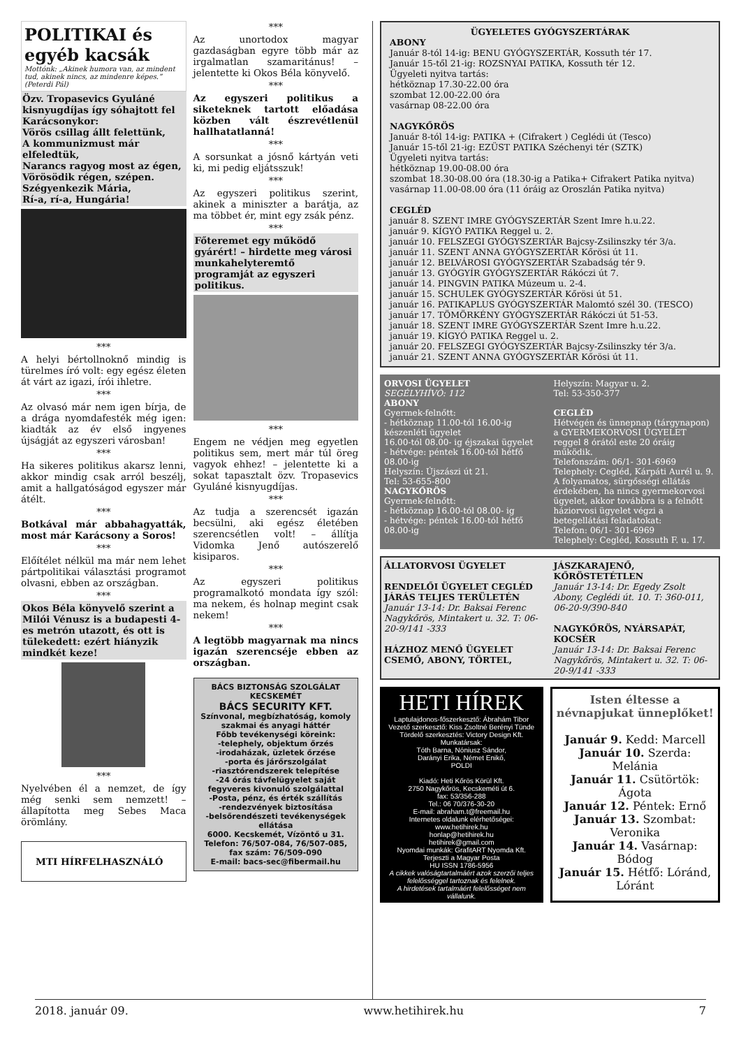POLITIKAI és egyéb kacsák
Mottónk: „Akinek humora van, az mindent tud, akinek nincs, az mindenre képes.” (Peterdi Pál)
Özv. Tropasevics Gyuláné kisnyugdíjas így sóhajtott fel Karácsonykor:
Vörös csillag állt felettünk,
A kommunizmust már elfeledtük,
Narancs ragyog most az égen,
Vörösödik régen, szépen.
Szégyenkezik Mária,
Rí-a, rí-a, Hungária!
***
A helyi bértollnoknő mindig is türelmes író volt: egy egész életen át várt az igazi, írói ihletre.
***
Az olvasó már nem igen bírja, de a drága nyomdafesték még igen: kiadták az év első ingyenes újságját az egyszeri városban!
***
Ha sikeres politikus akarsz lenni, akkor mindig csak arról beszélj, amit a hallgatóságod egyszer már átélt.
***
Botkával már abbahagyatták, most már Karácsony a Soros!
***
Előítélet nélkül ma már nem lehet pártpolitikai választási programot olvasni, ebben az országban.
***
Okos Béla könyvelő szerint a Milói Vénusz is a budapesti 4-es metrón utazott, és ott is tülekedett: ezért hiányzik mindkét keze!
***
Nyelvében él a nemzet, de így még senki sem nemzett! – állapította meg Sebes Maca örömlány.
MTI HÍRFELHASZNÁLÓ
***
Az unortodox magyar gazdaságban egyre több már az irgalmatlan szamaritánus! – jelentette ki Okos Béla könyvelő.
***
Az egyszeri politikus a siketeknek tartott előadása közben vált észrevétlenül hallhatatlanná!
***
A sorsunkat a jósnő kártyán veti ki, mi pedig eljátsszuk!
***
Az egyszeri politikus szerint, akinek a miniszter a barátja, az ma többet ér, mint egy zsák pénz.
***
Főteremet egy működő gyárért! – hirdette meg városi munkahelyteremtő programját az egyszeri politikus.
***
Engem ne védjen meg egyetlen politikus sem, mert már túl öreg vagyok ehhez! – jelentette ki a sokat tapasztalt özv. Tropasevics Gyuláné kisnyugdíjas.
***
Az tudja a szerencsét igazán becsülni, aki egész életében szerencsétlen volt! – állítja Vidomka Jenő autószerelő kisiparos.
***
Az egyszeri politikus programalkotó mondata így szól: ma nekem, és holnap megint csak nekem!
***
A legtöbb magyarnak ma nincs igazán szerencséje ebben az országban.
BÁCS BIZTONSÁG SZOLGÁLAT KECSKEMÉT
BÁCS SECURITY KFT.
Színvonal, megbízhatóság, komoly szakmai és anyagi háttér
Főbb tevékenységi köreink:
-telephely, objektum őrzés
-irodaházak, üzletek őrzése
-porta és járőrszolgálat
-riasztórendszerek telepítése
-24 órás távfelügyelet saját fegyveres kivonuló szolgálattal
-Posta, pénz, és érték szállítás
-rendezvények biztosítása
-belsőrendészeti tevékenységek ellátása
6000. Kecskemét, Vízöntő u 31.
Telefon: 76/507-084, 76/507-085, fax szám: 76/509-090
E-mail: bacs-sec@fibermail.hu
ÜGYELETES GYÓGYSZERTÁRAK
ABONY
Január 8-tól 14-ig: BENU GYÓGYSZERTÁR, Kossuth tér 17.
Január 15-től 21-ig: ROZSNYAI PATIKA, Kossuth tér 12.
Ügyeleti nyitva tartás:
hétköznap 17.30-22.00 óra
szombat 12.00-22.00 óra
vasárnap 08-22.00 óra
NAGYKŐRÖS
Január 8-tól 14-ig: PATIKA + (Cifrakert ) Ceglédi út (Tesco)
Január 15-től 21-ig: EZÜST PATIKA Széchenyi tér (SZTK)
Ügyeleti nyitva tartás:
hétköznap 19.00-08.00 óra
szombat 18.30-08.00 óra (18.30-ig a Patika+ Cifrakert Patika nyitva)
vasárnap 11.00-08.00 óra (11 óráig az Oroszlán Patika nyitva)
CEGLÉD
január 8. SZENT IMRE GYÓGYSZERTÁR Szent Imre h.u.22.
január 9. KÍGYÓ PATIKA Reggel u. 2.
január 10. FELSZEGI GYÓGYSZERTÁR Bajcsy-Zsilinszky tér 3/a.
január 11. SZENT ANNA GYÓGYSZERTÁR Kőrösi út 11.
január 12. BELVÁROSI GYÓGYSZERTÁR Szabadság tér 9.
január 13. GYÓGYÍR GYÓGYSZERTÁR Rákóczi út 7.
január 14. PINGVIN PATIKA Múzeum u. 2-4.
január 15. SCHULEK GYÓGYSZERTÁR Kőrösi út 51.
január 16. PATIKAPLUS GYÓGYSZERTÁR Malomtó szél 30. (TESCO)
január 17. TÖMÖRKÉNY GYÓGYSZERTÁR Rákóczi út 51-53.
január 18. SZENT IMRE GYÓGYSZERTÁR Szent Imre h.u.22.
január 19. KÍGYÓ PATIKA Reggel u. 2.
január 20. FELSZEGI GYÓGYSZERTÁR Bajcsy-Zsilinszky tér 3/a.
január 21. SZENT ANNA GYÓGYSZERTÁR Kőrösi út 11.
ORVOSI ÜGYELET
SEGÉLYHÍVÓ: 112
ABONY
Gyermek-felnőtt:
- hétköznap 11.00-tól 16.00-ig készenléti ügyelet
16.00-tól 08.00- ig éjszakai ügyelet
- hétvége: péntek 16.00-tól hétfő 08.00-ig
Helyszín: Újszászi út 21.
Tel: 53-655-800
NAGYKŐRÖS
Gyermek-felnőtt:
- hétköznap 16.00-tól 08.00- ig
- hétvége: péntek 16.00-tól hétfő 08.00-ig
Helyszín: Magyar u. 2.
Tel: 53-350-377
CEGLÉD
Hétvégén és ünnepnap (tárgynapon) a GYERMEKORVOSI ÜGYELET reggel 8 órától este 20 óráig működik.
Telefonszám: 06/1- 301-6969
Telephely: Cegléd, Kárpáti Aurél u. 9.
A folyamatos, sürgősségi ellátás érdekében, ha nincs gyermekorvosi ügyelet, akkor továbbra is a felnőtt háziorvosi ügyelet végzi a betegellátási feladatokat:
Telefon: 06/1- 301-6969
Telephely: Cegléd, Kossuth F. u. 17.
ÁLLATORVOSI ÜGYELET
RENDELŐI ÜGYELET CEGLÉD JÁRÁS TELJES TERÜLETÉN
Január 13-14: Dr. Baksai Ferenc Nagykőrös, Mintakert u. 32. T: 06-20-9/141 -333
HÁZHOZ MENŐ ÜGYELET CSEMŐ, ABONY, TÖRTEL,
JÁSZKARAJENŐ, KŐRÖSTETÉTLEN
Január 13-14: Dr. Egedy Zsolt Abony, Ceglédi út. 10. T: 360-011, 06-20-9/390-840
NAGYKŐRÖS, NYÁRSAPÁT, KOCSÉR
Január 13-14: Dr. Baksai Ferenc Nagykőrös, Mintakert u. 32. T: 06-20-9/141 -333
HETI HÍREK
Laptulajdonos-főszerkesztő: Ábrahám Tibor
Vezető szerkesztő: Kiss Zsoltné Berényi Tünde
Tördelő szerkesztés: Victory Design Kft.
Munkatársak:
Tóth Barna, Nóniusz Sándor,
Darányi Erika, Német Enikő,
POLDI
Kiadó: Heti Kőrös Körül Kft.
2750 Nagykőrös, Kecskeméti út 6.
fax: 53/356-288
Tel.: 06 70/376-30-20
E-mail: abraham.t@freemail.hu
Internetes oldalunk elérhetőségei:
www.hetihirek.hu
honlap@hetihirek.hu
hetihirek@gmail.com
Nyomdai munkák: GrafitART Nyomda Kft.
Terjeszti a Magyar Posta
HU ISSN 1786-5956
A cikkek valóságtartalmáért azok szerzői teljes felelősséggel tartoznak és felelnek.
A hirdetések tartalmáért felelősséget nem vállalunk.
Isten éltesse a névnapjukat ünneplőket!
Január 9. Kedd: Marcell
Január 10. Szerda: Melánia
Január 11. Csütörtök: Ágota
Január 12. Péntek: Ernő
Január 13. Szombat: Veronika
Január 14. Vasárnap: Bódog
Január 15. Hétfő: Lóránd, Lóránt
2018. január 09. www.hetihirek.hu 7